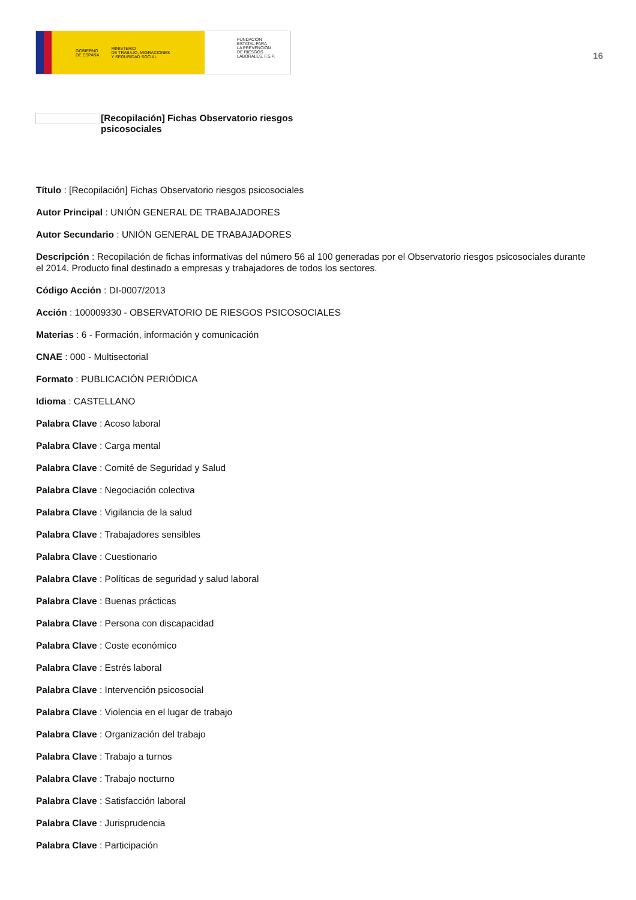GOBIERNO
DE ESPAÑA MINISTERIO
DE TRABAJO, MIGRACIONES
Y SEGURIDAD SOCIAL
FUNDACIÓN
ESTATAL PARA
LA PREVENCIÓN
DE RIESGOS
LABORALES, F.S.P.
16
[Recopilación] Fichas Observatorio riesgos
psicosociales
Título : [Recopilación] Fichas Observatorio riesgos psicosociales
Autor Principal : UNIÓN GENERAL DE TRABAJADORES
Autor Secundario : UNIÓN GENERAL DE TRABAJADORES
Descripción : Recopilación de fichas informativas del número 56 al 100 generadas por el Observatorio riesgos psicosociales durante el 2014. Producto final destinado a empresas y trabajadores de todos los sectores.
Código Acción : DI-0007/2013
Acción : 100009330 - OBSERVATORIO DE RIESGOS PSICOSOCIALES
Materias : 6 - Formación, información y comunicación
CNAE : 000 - Multisectorial
Formato : PUBLICACIÓN PERIÓDICA
Idioma : CASTELLANO
Palabra Clave : Acoso laboral
Palabra Clave : Carga mental
Palabra Clave : Comité de Seguridad y Salud
Palabra Clave : Negociación colectiva
Palabra Clave : Vigilancia de la salud
Palabra Clave : Trabajadores sensibles
Palabra Clave : Cuestionario
Palabra Clave : Políticas de seguridad y salud laboral
Palabra Clave : Buenas prácticas
Palabra Clave : Persona con discapacidad
Palabra Clave : Coste económico
Palabra Clave : Estrés laboral
Palabra Clave : Intervención psicosocial
Palabra Clave : Violencia en el lugar de trabajo
Palabra Clave : Organización del trabajo
Palabra Clave : Trabajo a turnos
Palabra Clave : Trabajo nocturno
Palabra Clave : Satisfacción laboral
Palabra Clave : Jurisprudencia
Palabra Clave : Participación